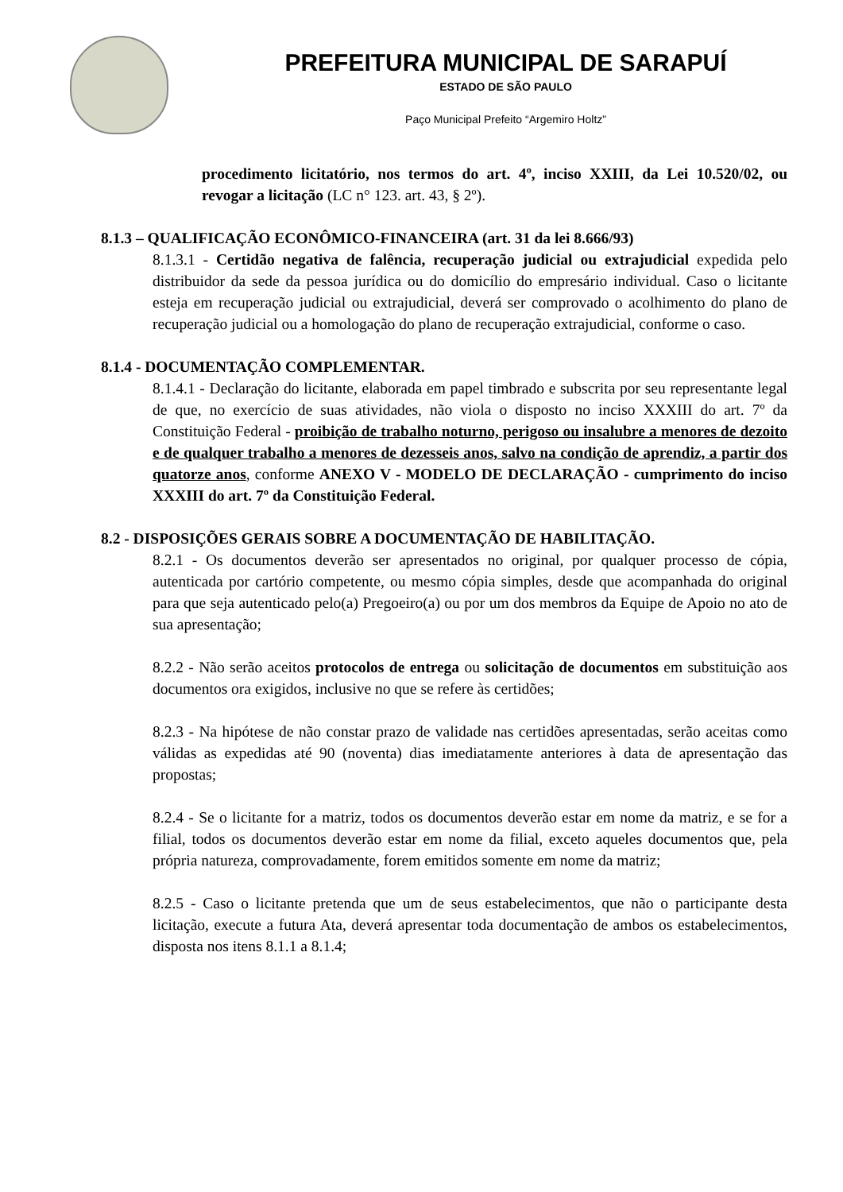PREFEITURA MUNICIPAL DE SARAPUÍ
ESTADO DE SÃO PAULO
Paço Municipal Prefeito “Argemiro Holtz”
procedimento licitatório, nos termos do art. 4º, inciso XXIII, da Lei 10.520/02, ou revogar a licitação (LC n° 123. art. 43, § 2º).
8.1.3 – QUALIFICAÇÃO ECONÔMICO-FINANCEIRA (art. 31 da lei 8.666/93)
8.1.3.1 - Certidão negativa de falência, recuperação judicial ou extrajudicial expedida pelo distribuidor da sede da pessoa jurídica ou do domicílio do empresário individual. Caso o licitante esteja em recuperação judicial ou extrajudicial, deverá ser comprovado o acolhimento do plano de recuperação judicial ou a homologação do plano de recuperação extrajudicial, conforme o caso.
8.1.4 - DOCUMENTAÇÃO COMPLEMENTAR.
8.1.4.1 - Declaração do licitante, elaborada em papel timbrado e subscrita por seu representante legal de que, no exercício de suas atividades, não viola o disposto no inciso XXXIII do art. 7º da Constituição Federal - proibição de trabalho noturno, perigoso ou insalubre a menores de dezoito e de qualquer trabalho a menores de dezesseis anos, salvo na condição de aprendiz, a partir dos quatorze anos, conforme ANEXO V - MODELO DE DECLARAÇÃO - cumprimento do inciso XXXIII do art. 7º da Constituição Federal.
8.2 - DISPOSIÇÕES GERAIS SOBRE A DOCUMENTAÇÃO DE HABILITAÇÃO.
8.2.1 - Os documentos deverão ser apresentados no original, por qualquer processo de cópia, autenticada por cartório competente, ou mesmo cópia simples, desde que acompanhada do original para que seja autenticado pelo(a) Pregoeiro(a) ou por um dos membros da Equipe de Apoio no ato de sua apresentação;
8.2.2 - Não serão aceitos protocolos de entrega ou solicitação de documentos em substituição aos documentos ora exigidos, inclusive no que se refere às certidões;
8.2.3 - Na hipótese de não constar prazo de validade nas certidões apresentadas, serão aceitas como válidas as expedidas até 90 (noventa) dias imediatamente anteriores à data de apresentação das propostas;
8.2.4 - Se o licitante for a matriz, todos os documentos deverão estar em nome da matriz, e se for a filial, todos os documentos deverão estar em nome da filial, exceto aqueles documentos que, pela própria natureza, comprovadamente, forem emitidos somente em nome da matriz;
8.2.5 - Caso o licitante pretenda que um de seus estabelecimentos, que não o participante desta licitação, execute a futura Ata, deverá apresentar toda documentação de ambos os estabelecimentos, disposta nos itens 8.1.1 a 8.1.4;